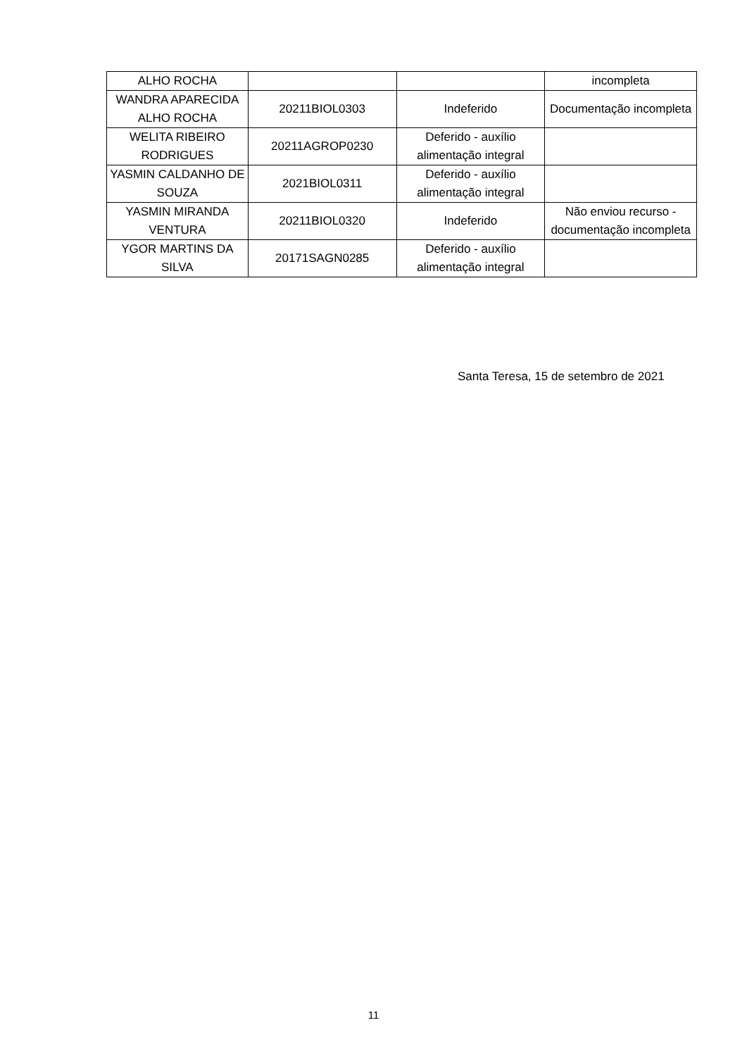| ALHO ROCHA | | | incompleta |
| WANDRA APARECIDA ALHO ROCHA | 20211BIOL0303 | Indeferido | Documentação incompleta |
| WELITA RIBEIRO RODRIGUES | 20211AGROP0230 | Deferido - auxílio alimentação integral | |
| YASMIN CALDANHO DE SOUZA | 2021BIOL0311 | Deferido - auxílio alimentação integral | |
| YASMIN MIRANDA VENTURA | 20211BIOL0320 | Indeferido | Não enviou recurso - documentação incompleta |
| YGOR MARTINS DA SILVA | 20171SAGN0285 | Deferido - auxílio alimentação integral | |
Santa Teresa, 15 de setembro de 2021
11